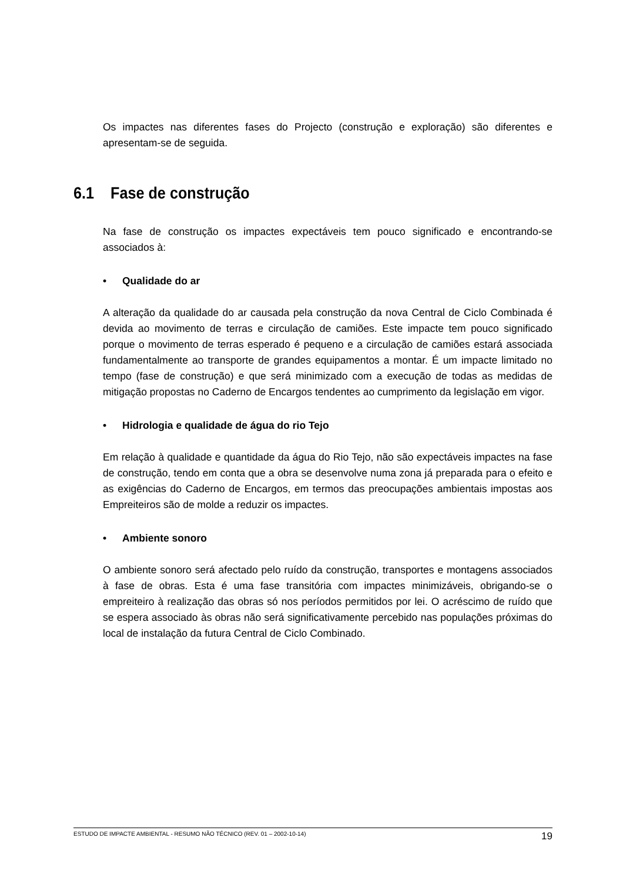Os impactes nas diferentes fases do Projecto (construção e exploração) são diferentes e apresentam-se de seguida.
6.1 Fase de construção
Na fase de construção os impactes expectáveis tem pouco significado e encontrando-se associados à:
• Qualidade do ar
A alteração da qualidade do ar causada pela construção da nova Central de Ciclo Combinada é devida ao movimento de terras e circulação de camiões. Este impacte tem pouco significado porque o movimento de terras esperado é pequeno e a circulação de camiões estará associada fundamentalmente ao transporte de grandes equipamentos a montar. É um impacte limitado no tempo (fase de construção) e que será minimizado com a execução de todas as medidas de mitigação propostas no Caderno de Encargos tendentes ao cumprimento da legislação em vigor.
• Hidrologia e qualidade de água do rio Tejo
Em relação à qualidade e quantidade da água do Rio Tejo, não são expectáveis impactes na fase de construção, tendo em conta que a obra se desenvolve numa zona já preparada para o efeito e as exigências do Caderno de Encargos, em termos das preocupações ambientais impostas aos Empreiteiros são de molde a reduzir os impactes.
• Ambiente sonoro
O ambiente sonoro será afectado pelo ruído da construção, transportes e montagens associados à fase de obras. Esta é uma fase transitória com impactes minimizáveis, obrigando-se o empreiteiro à realização das obras só nos períodos permitidos por lei. O acréscimo de ruído que se espera associado às obras não será significativamente percebido nas populações próximas do local de instalação da futura Central de Ciclo Combinado.
ESTUDO DE IMPACTE AMBIENTAL - RESUMO NÃO TÉCNICO (REV. 01 – 2002-10-14) 19